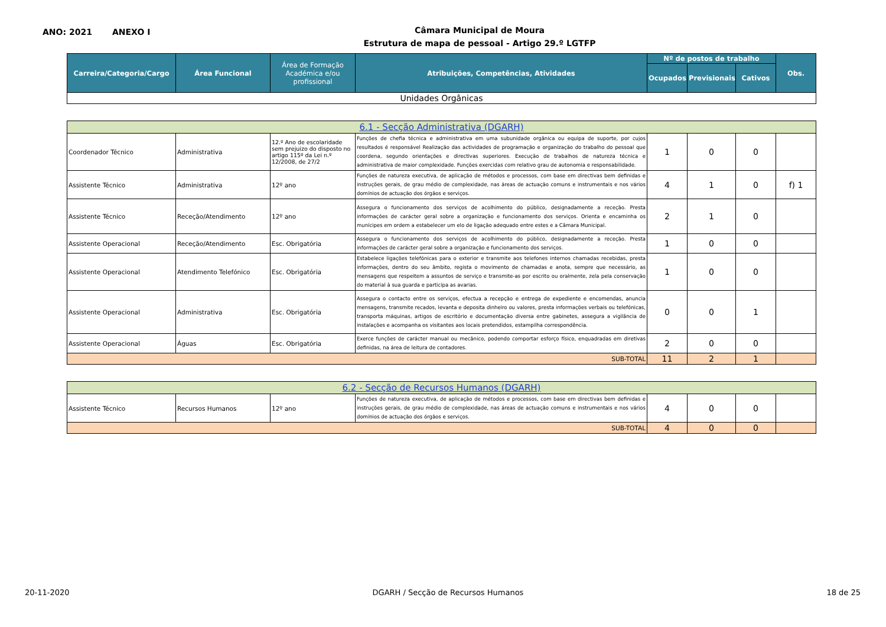ANO: 2021 ANEXO I
Câmara Municipal de Moura
Estrutura de mapa de pessoal - Artigo 29.º LGTFP
| Carreira/Categoria/Cargo | Área Funcional | Área de Formação Académica e/ou profissional | Atribuições, Competências, Atividades | Nº de postos de trabalho | | | Obs. |
| --- | --- | --- | --- | --- | --- | --- | --- |
| | | | | Ocupados | Previsionais | Cativos | |
| Unidades Orgânicas | | | | | | | |
| 6.1 - Secção Administrativa (DGARH) | | | | | | | |
| Coordenador Técnico | Administrativa | 12.º Ano de escolaridade sem prejuizo do disposto no artigo 115º da Lei n.º 12/2008, de 27/2 | Funções de chefia técnica e administrativa em uma subunidade orgânica ou equipa de suporte, por cujos resultados é responsável Realização das actividades de programação e organização do trabalho do pessoal que coordena, segundo orientações e directivas superiores. Execução de trabalhos de natureza técnica e administrativa de maior complexidade. Funções exercidas com relativo grau de autonomia e responsabilidade. | 1 | 0 | 0 | |
| Assistente Técnico | Administrativa | 12º ano | Funções de natureza executiva, de aplicação de métodos e processos, com base em directivas bem definidas e instruções gerais, de grau médio de complexidade, nas áreas de actuação comuns e instrumentais e nos vários domínios de actuação dos órgãos e serviços. | 4 | 1 | 0 | f) 1 |
| Assistente Técnico | Receção/Atendimento | 12º ano | Assegura o funcionamento dos serviços de acolhimento do público, designadamente a receção. Presta informações de carácter geral sobre a organização e funcionamento dos serviços. Orienta e encaminha os munícipes em ordem a estabelecer um elo de ligação adequado entre estes e a Câmara Municipal. | 2 | 1 | 0 | |
| Assistente Operacional | Receção/Atendimento | Esc. Obrigatória | Assegura o funcionamento dos serviços de acolhimento do público, designadamente a receção. Presta informações de carácter geral sobre a organização e funcionamento dos serviços. | 1 | 0 | 0 | |
| Assistente Operacional | Atendimento Telefónico | Esc. Obrigatória | Estabelece ligações telefónicas para o exterior e transmite aos telefones internos chamadas recebidas, presta informações, dentro do seu âmbito, regista o movimento de chamadas e anota, sempre que necessário, as mensagens que respeitem a assuntos de serviço e transmite-as por escrito ou oralmente, zela pela conservação do material à sua guarda e participa as avarias. | 1 | 0 | 0 | |
| Assistente Operacional | Administrativa | Esc. Obrigatória | Assegura o contacto entre os serviços, efectua a recepção e entrega de expediente e encomendas, anuncia mensagens, transmite recados, levanta e deposita dinheiro ou valores, presta informações verbais ou telefónicas, transporta máquinas, artigos de escritório e documentação diversa entre gabinetes, assegura a vigilância de instalações e acompanha os visitantes aos locais pretendidos, estampilha correspondência. | 0 | 0 | 1 | |
| Assistente Operacional | Águas | Esc. Obrigatória | Exerce funções de carácter manual ou mecânico, podendo comportar esforço físico, enquadradas em diretivas definidas, na área de leitura de contadores. | 2 | 0 | 0 | |
| SUB-TOTAL | | | | 11 | 2 | 1 | |
| 6.2 - Secção de Recursos Humanos (DGARH) | | | | | | | |
| Assistente Técnico | Recursos Humanos | 12º ano | Funções de natureza executiva, de aplicação de métodos e processos, com base em directivas bem definidas e instruções gerais, de grau médio de complexidade, nas áreas de actuação comuns e instrumentais e nos vários domínios de actuação dos órgãos e serviços. | 4 | 0 | 0 | |
| SUB-TOTAL | | | | 4 | 0 | 0 | |
20-11-2020 DGARH / Secção de Recursos Humanos 18 de 25